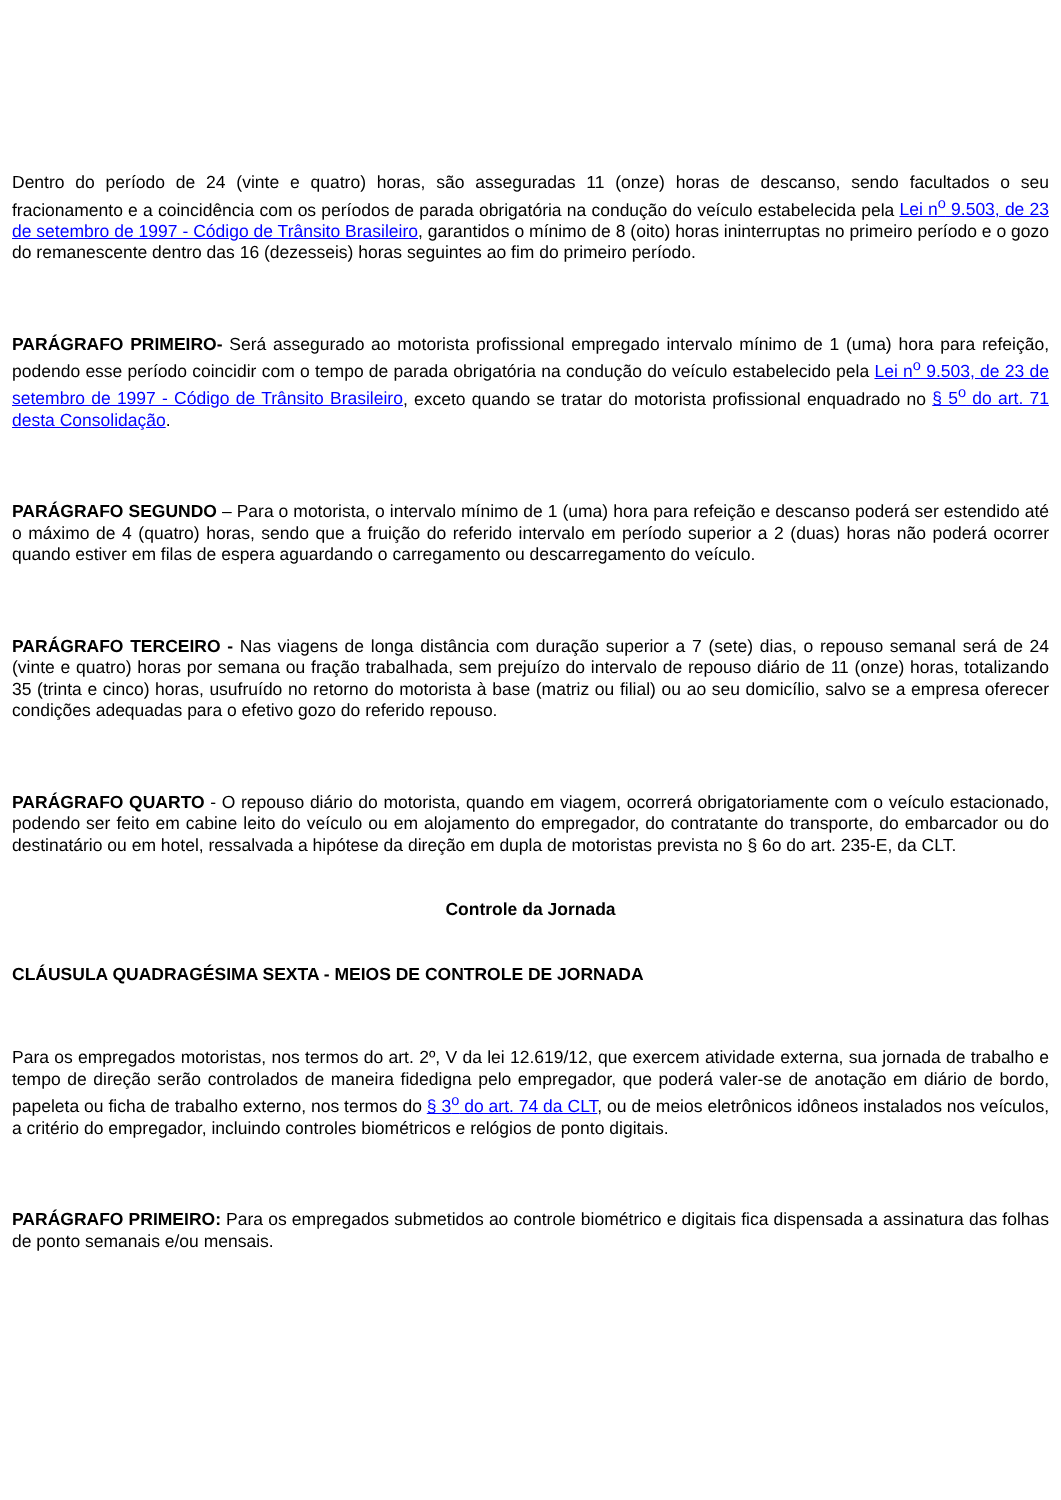Dentro do período de 24 (vinte e quatro) horas, são asseguradas 11 (onze) horas de descanso, sendo facultados o seu fracionamento e a coincidência com os períodos de parada obrigatória na condução do veículo estabelecida pela Lei n<sup>o</sup> 9.503, de 23 de setembro de 1997 - Código de Trânsito Brasileiro, garantidos o mínimo de 8 (oito) horas ininterruptas no primeiro período e o gozo do remanescente dentro das 16 (dezesseis) horas seguintes ao fim do primeiro período.
PARÁGRAFO PRIMEIRO- Será assegurado ao motorista profissional empregado intervalo mínimo de 1 (uma) hora para refeição, podendo esse período coincidir com o tempo de parada obrigatória na condução do veículo estabelecido pela Lei n<sup>o</sup> 9.503, de 23 de setembro de 1997 - Código de Trânsito Brasileiro, exceto quando se tratar do motorista profissional enquadrado no § 5<sup>o</sup> do art. 71 desta Consolidação.
PARÁGRAFO SEGUNDO – Para o motorista, o intervalo mínimo de 1 (uma) hora para refeição e descanso poderá ser estendido até o máximo de 4 (quatro) horas, sendo que a fruição do referido intervalo em período superior a 2 (duas) horas não poderá ocorrer quando estiver em filas de espera aguardando o carregamento ou descarregamento do veículo.
PARÁGRAFO TERCEIRO - Nas viagens de longa distância com duração superior a 7 (sete) dias, o repouso semanal será de 24 (vinte e quatro) horas por semana ou fração trabalhada, sem prejuízo do intervalo de repouso diário de 11 (onze) horas, totalizando 35 (trinta e cinco) horas, usufruído no retorno do motorista à base (matriz ou filial) ou ao seu domicílio, salvo se a empresa oferecer condições adequadas para o efetivo gozo do referido repouso.
PARÁGRAFO QUARTO - O repouso diário do motorista, quando em viagem, ocorrerá obrigatoriamente com o veículo estacionado, podendo ser feito em cabine leito do veículo ou em alojamento do empregador, do contratante do transporte, do embarcador ou do destinatário ou em hotel, ressalvada a hipótese da direção em dupla de motoristas prevista no § 6o do art. 235-E, da CLT.
Controle da Jornada
CLÁUSULA QUADRAGÉSIMA SEXTA - MEIOS DE CONTROLE DE JORNADA
Para os empregados motoristas, nos termos do art. 2º, V da lei 12.619/12, que exercem atividade externa, sua jornada de trabalho e tempo de direção serão controlados de maneira fidedigna pelo empregador, que poderá valer-se de anotação em diário de bordo, papeleta ou ficha de trabalho externo, nos termos do § 3<sup>o</sup> do art. 74 da CLT, ou de meios eletrônicos idôneos instalados nos veículos, a critério do empregador, incluindo controles biométricos e relógios de ponto digitais.
PARÁGRAFO PRIMEIRO: Para os empregados submetidos ao controle biométrico e digitais fica dispensada a assinatura das folhas de ponto semanais e/ou mensais.